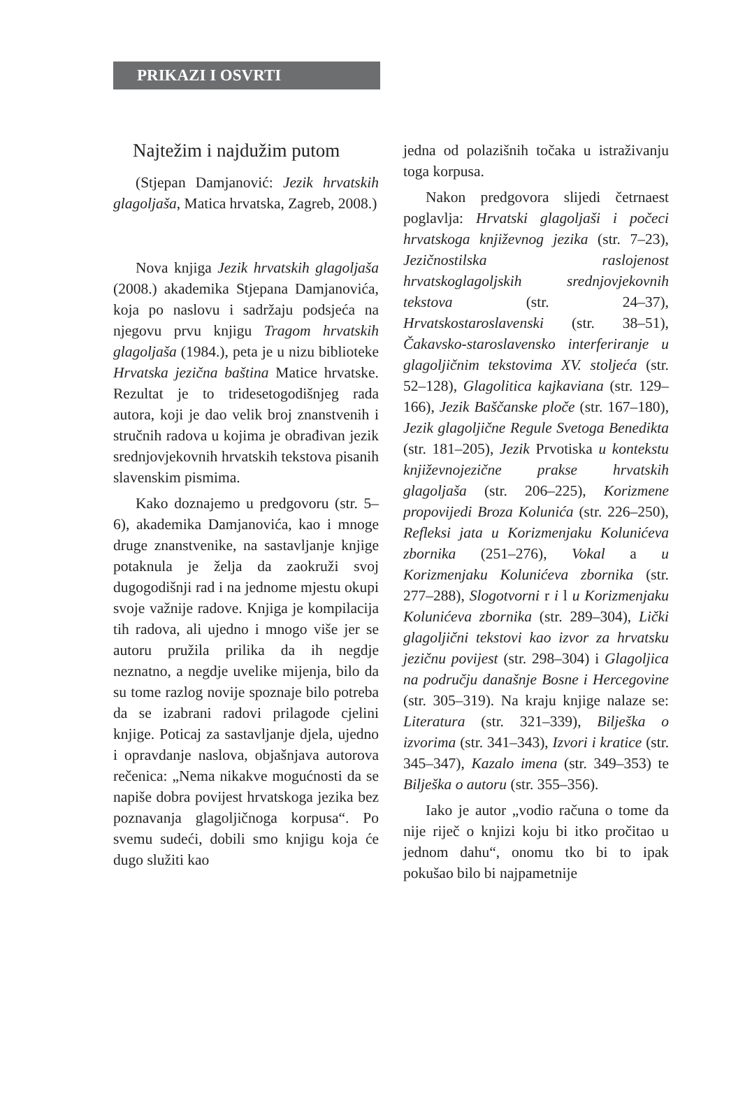PRIKAZI I OSVRTI
Najtežim i najdužim putom
(Stjepan Damjanović: Jezik hrvatskih glagoljaša, Matica hrvatska, Zagreb, 2008.)
Nova knjiga Jezik hrvatskih glagoljaša (2008.) akademika Stjepana Damjanovića, koja po naslovu i sadržaju podsjeća na njegovu prvu knjigu Tragom hrvatskih glagoljaša (1984.), peta je u nizu biblioteke Hrvatska jezična baština Matice hrvatske. Rezultat je to tridesetogodišnjeg rada autora, koji je dao velik broj znanstvenih i stručnih radova u kojima je obrađivan jezik srednjovjekovnih hrvatskih tekstova pisanih slavenskim pismima.
Kako doznajemo u predgovoru (str. 5–6), akademika Damjanovića, kao i mnoge druge znanstvenike, na sastavljanje knjige potaknula je želja da zaokruži svoj dugogodišnji rad i na jednome mjestu okupi svoje važnije radove. Knjiga je kompilacija tih radova, ali ujedno i mnogo više jer se autoru pružila prilika da ih negdje neznatno, a negdje uvelike mijenja, bilo da su tome razlog novije spoznaje bilo potreba da se izabrani radovi prilagode cjelini knjige. Poticaj za sastavljanje djela, ujedno i opravdanje naslova, objašnjava autorova rečenica: „Nema nikakve mogućnosti da se napiše dobra povijest hrvatskoga jezika bez poznavanja glagoljičnoga korpusa“. Po svemu sudeći, dobili smo knjigu koja će dugo služiti kao
jedna od polazišnih točaka u istraživanju toga korpusa.
Nakon predgovora slijedi četrnaest poglavlja: Hrvatski glagoljaši i počeci hrvatskoga književnog jezika (str. 7–23), Jezičnostilska raslojenost hrvatskoglagoljskih srednjovjekovnih tekstova (str. 24–37), Hrvatskostaroslavenski (str. 38–51), Čakavsko-staroslavensko interferiranje u glagoljičnim tekstovima XV. stoljeća (str. 52–128), Glagolitica kajkaviana (str. 129–166), Jezik Baščanske ploče (str. 167–180), Jezik glagoljične Regule Svetoga Benedikta (str. 181–205), Jezik Prvotiska u kontekstu književnojezične prakse hrvatskih glagoljaša (str. 206–225), Korizmene propovijedi Broza Kolunića (str. 226–250), Refleksi jata u Korizmenjaku Kolunićeva zbornika (251–276), Vokal a u Korizmenjaku Kolunićeva zbornika (str. 277–288), Slogotvorni r i l u Korizmenjaku Kolunićeva zbornika (str. 289–304), Lički glagoljični tekstovi kao izvor za hrvatsku jezičnu povijest (str. 298–304) i Glagoljica na području današnje Bosne i Hercegovine (str. 305–319). Na kraju knjige nalaze se: Literatura (str. 321–339), Bilješka o izvorima (str. 341–343), Izvori i kratice (str. 345–347), Kazalo imena (str. 349–353) te Bilješka o autoru (str. 355–356).
Iako je autor „vodio računa o tome da nije riječ o knjizi koju bi itko pročitao u jednom dahu“, onomu tko bi to ipak pokušao bilo bi najpametnije